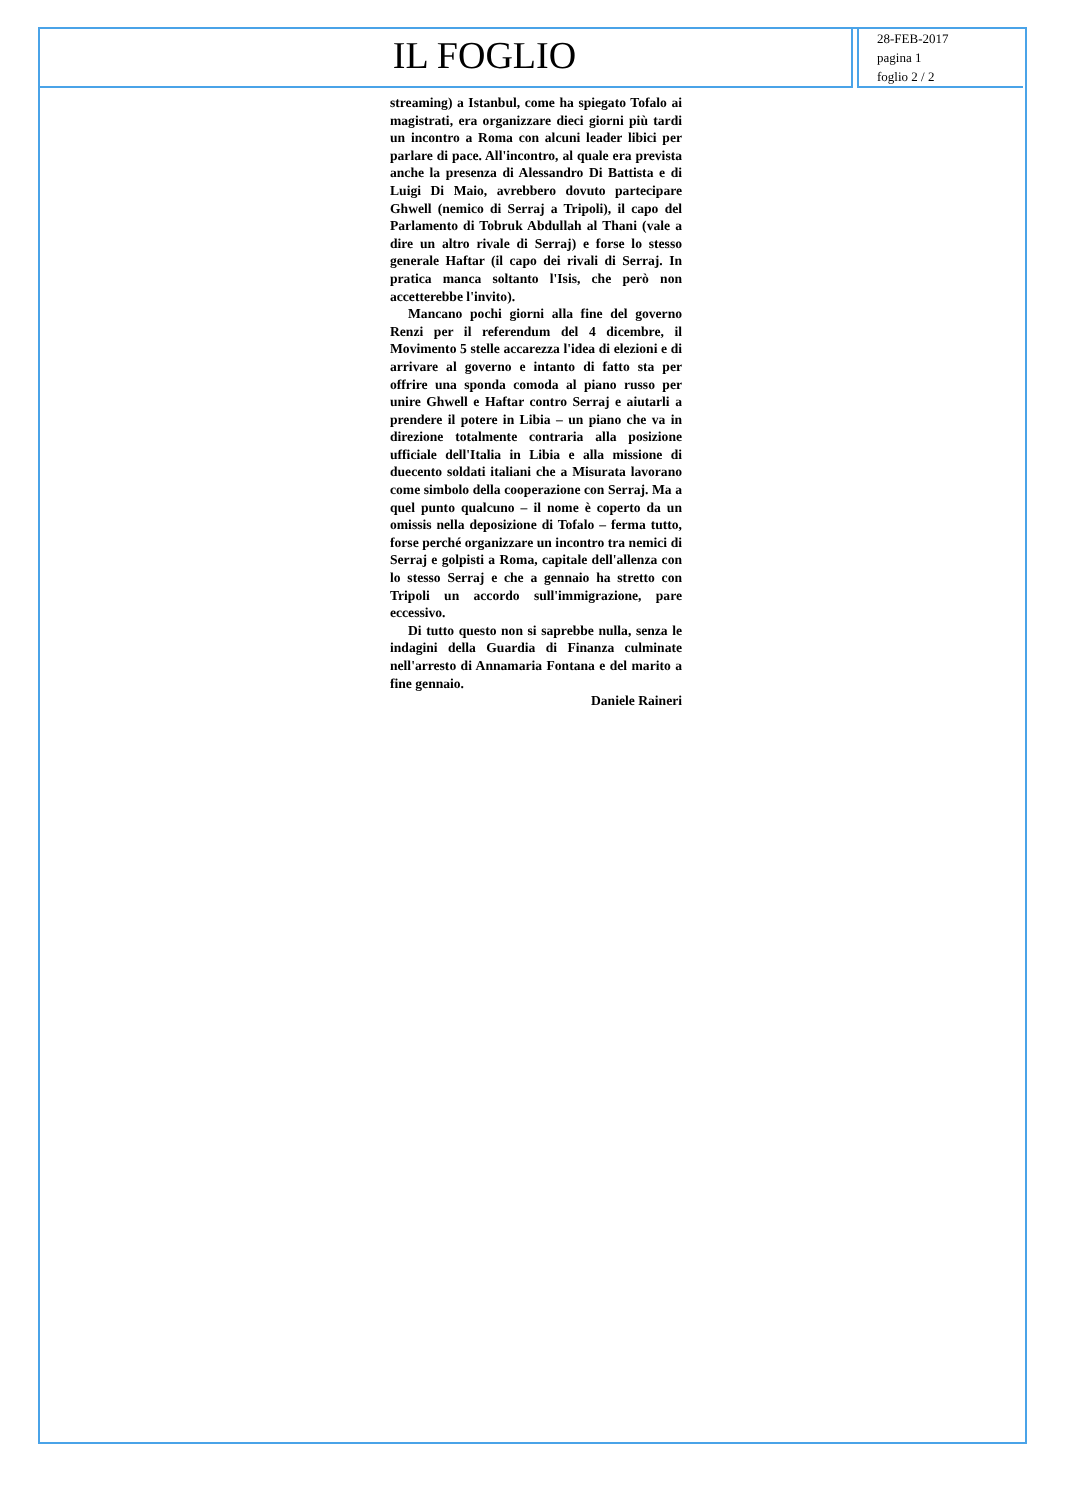IL FOGLIO
28-FEB-2017
pagina 1
foglio 2 / 2
streaming) a Istanbul, come ha spiegato Tofalo ai magistrati, era organizzare dieci giorni più tardi un incontro a Roma con alcuni leader libici per parlare di pace. All'incontro, al quale era prevista anche la presenza di Alessandro Di Battista e di Luigi Di Maio, avrebbero dovuto partecipare Ghwell (nemico di Serraj a Tripoli), il capo del Parlamento di Tobruk Abdullah al Thani (vale a dire un altro rivale di Serraj) e forse lo stesso generale Haftar (il capo dei rivali di Serraj. In pratica manca soltanto l'Isis, che però non accetterebbe l'invito).
Mancano pochi giorni alla fine del governo Renzi per il referendum del 4 dicembre, il Movimento 5 stelle accarezza l'idea di elezioni e di arrivare al governo e intanto di fatto sta per offrire una sponda comoda al piano russo per unire Ghwell e Haftar contro Serraj e aiutarli a prendere il potere in Libia – un piano che va in direzione totalmente contraria alla posizione ufficiale dell'Italia in Libia e alla missione di duecento soldati italiani che a Misurata lavorano come simbolo della cooperazione con Serraj. Ma a quel punto qualcuno – il nome è coperto da un omissis nella deposizione di Tofalo – ferma tutto, forse perché organizzare un incontro tra nemici di Serraj e golpisti a Roma, capitale dell'allenza con lo stesso Serraj e che a gennaio ha stretto con Tripoli un accordo sull'immigrazione, pare eccessivo.
Di tutto questo non si saprebbe nulla, senza le indagini della Guardia di Finanza culminate nell'arresto di Annamaria Fontana e del marito a fine gennaio.
Daniele Raineri